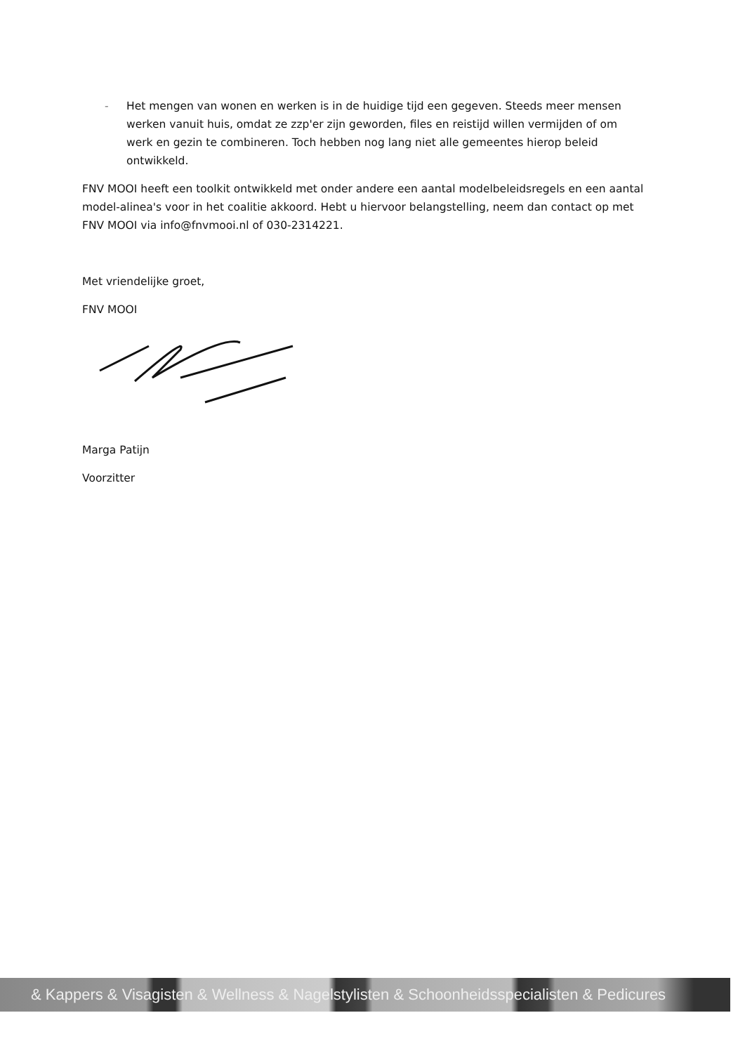- Het mengen van wonen en werken is in de huidige tijd een gegeven. Steeds meer mensen werken vanuit huis, omdat ze zzp'er zijn geworden, files en reistijd willen vermijden of om werk en gezin te combineren. Toch hebben nog lang niet alle gemeentes hierop beleid ontwikkeld.
FNV MOOI heeft een toolkit ontwikkeld met onder andere een aantal modelbeleidsregels en een aantal model-alinea's voor in het coalitie akkoord. Hebt u hiervoor belangstelling, neem dan contact op met FNV MOOI via info@fnvmooi.nl of 030-2314221.
Met vriendelijke groet,
FNV MOOI
Marga Patijn
Voorzitter
& Kappers & Visagisten & Wellness & Nagelstylisten & Schoonheidsspecialisten & Pedicures